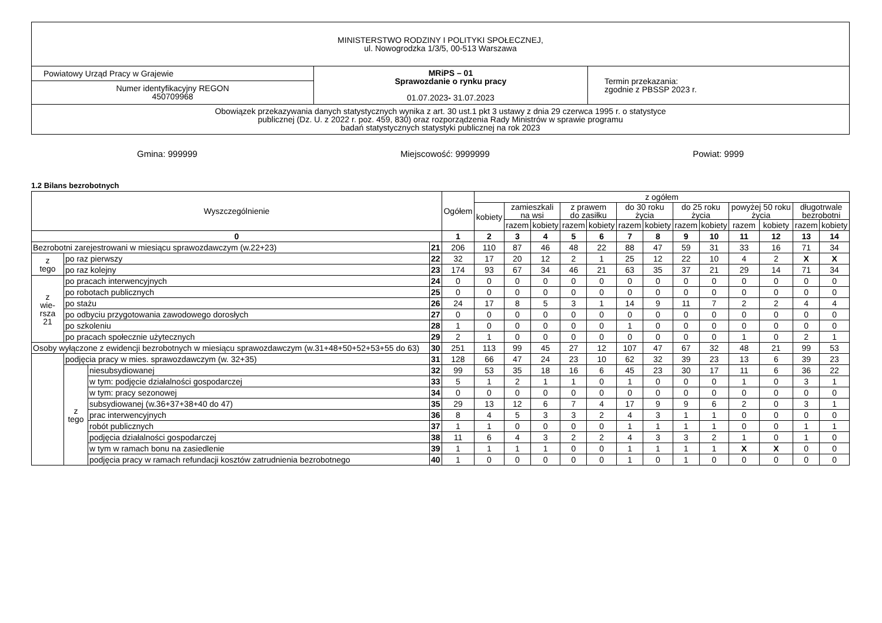| MINISTERSTWO RODZINY I POLITYKI SPOŁECZNEJ, ul. Nowogrodzka 1/3/5, 00-513 Warszawa | | |
| Powiatowy Urząd Pracy w Grajewie | MRiPS – 01 Sprawozdanie o rynku pracy 01.07.2023 - 31.07.2023 | Termin przekazania: zgodnie z PBSSP 2023 r. |
| Numer identyfikacyjny REGON 450709968 | | |
| Obowiązek przekazywania danych statystycznych wynika z art. 30 ust.1 pkt 3 ustawy z dnia 29 czerwca 1995 r. o statystyce publicznej (Dz. U. z 2022 r. poz. 459, 830) oraz rozporządzenia Rady Ministrów w sprawie programu badań statystycznych statystyki publicznej na rok 2023 | | |
Gmina: 999999 Miejscowość: 9999999 Powiat: 9999
1.2 Bilans bezrobotnych
| Wyszczególnienie | | | | Ogółem | z ogółem | | | | | | | | | | | | |
| | | | | | kobiety | zamieszkali na wsi | | z prawem do zasiłku | | do 30 roku życia | | do 25 roku życia | | powyżej 50 roku życia | | długotrwale bezrobotni | |
| | | | | | | razem | kobiety | razem | kobiety | razem | kobiety | razem | kobiety | razem | kobiety | razem | kobiety |
| 0 | | | | 1 | 2 | 3 | 4 | 5 | 6 | 7 | 8 | 9 | 10 | 11 | 12 | 13 | 14 |
| Bezrobotni zarejestrowani w miesiącu sprawozdawczym (w.22+23) | | | 21 | 206 | 110 | 87 | 46 | 48 | 22 | 88 | 47 | 59 | 31 | 33 | 16 | 71 | 34 |
| z tego | po raz pierwszy | | 22 | 32 | 17 | 20 | 12 | 2 | 1 | 25 | 12 | 22 | 10 | 4 | 2 | X | X |
| | po raz kolejny | | 23 | 174 | 93 | 67 | 34 | 46 | 21 | 63 | 35 | 37 | 21 | 29 | 14 | 71 | 34 |
| z wie- rsza 21 | po pracach interwencyjnych | | 24 | 0 | 0 | 0 | 0 | 0 | 0 | 0 | 0 | 0 | 0 | 0 | 0 | 0 | 0 |
| | po robotach publicznych | | 25 | 0 | 0 | 0 | 0 | 0 | 0 | 0 | 0 | 0 | 0 | 0 | 0 | 0 | 0 |
| | po stażu | | 26 | 24 | 17 | 8 | 5 | 3 | 1 | 14 | 9 | 11 | 7 | 2 | 2 | 4 | 4 |
| | po odbyciu przygotowania zawodowego dorosłych | | 27 | 0 | 0 | 0 | 0 | 0 | 0 | 0 | 0 | 0 | 0 | 0 | 0 | 0 | 0 |
| | po szkoleniu | | 28 | 1 | 0 | 0 | 0 | 0 | 0 | 1 | 0 | 0 | 0 | 0 | 0 | 0 | 0 |
| | po pracach społecznie użytecznych | | 29 | 2 | 1 | 0 | 0 | 0 | 0 | 0 | 0 | 0 | 0 | 1 | 0 | 2 | 1 |
| Osoby wyłączone z ewidencji bezrobotnych w miesiącu sprawozdawczym (w.31+48+50+52+53+55 do 63) | | | 30 | 251 | 113 | 99 | 45 | 27 | 12 | 107 | 47 | 67 | 32 | 48 | 21 | 99 | 53 |
| | podjęcia pracy w mies. sprawozdawczym (w. 32+35) | | 31 | 128 | 66 | 47 | 24 | 23 | 10 | 62 | 32 | 39 | 23 | 13 | 6 | 39 | 23 |
| | z tego | niesubsydiowanej | 32 | 99 | 53 | 35 | 18 | 16 | 6 | 45 | 23 | 30 | 17 | 11 | 6 | 36 | 22 |
| | | w tym: podjęcie działalności gospodarczej | 33 | 5 | 1 | 2 | 1 | 1 | 0 | 1 | 0 | 0 | 0 | 1 | 0 | 3 | 1 |
| | | w tym: pracy sezonowej | 34 | 0 | 0 | 0 | 0 | 0 | 0 | 0 | 0 | 0 | 0 | 0 | 0 | 0 | 0 |
| | | subsydiowanej (w.36+37+38+40 do 47) | 35 | 29 | 13 | 12 | 6 | 7 | 4 | 17 | 9 | 9 | 6 | 2 | 0 | 3 | 1 |
| | | prac interwencyjnych | 36 | 8 | 4 | 5 | 3 | 3 | 2 | 4 | 3 | 1 | 1 | 0 | 0 | 0 | 0 |
| | | robót publicznych | 37 | 1 | 1 | 0 | 0 | 0 | 0 | 1 | 1 | 1 | 1 | 0 | 0 | 1 | 1 |
| | | podjęcia działalności gospodarczej | 38 | 11 | 6 | 4 | 3 | 2 | 2 | 4 | 3 | 3 | 2 | 1 | 0 | 1 | 0 |
| | | w tym w ramach bonu na zasiedlenie | 39 | 1 | 1 | 1 | 1 | 0 | 0 | 1 | 1 | 1 | 1 | X | X | 0 | 0 |
| | | podjęcia pracy w ramach refundacji kosztów zatrudnienia bezrobotnego | 40 | 1 | 0 | 0 | 0 | 0 | 0 | 1 | 0 | 1 | 0 | 0 | 0 | 0 | 0 |